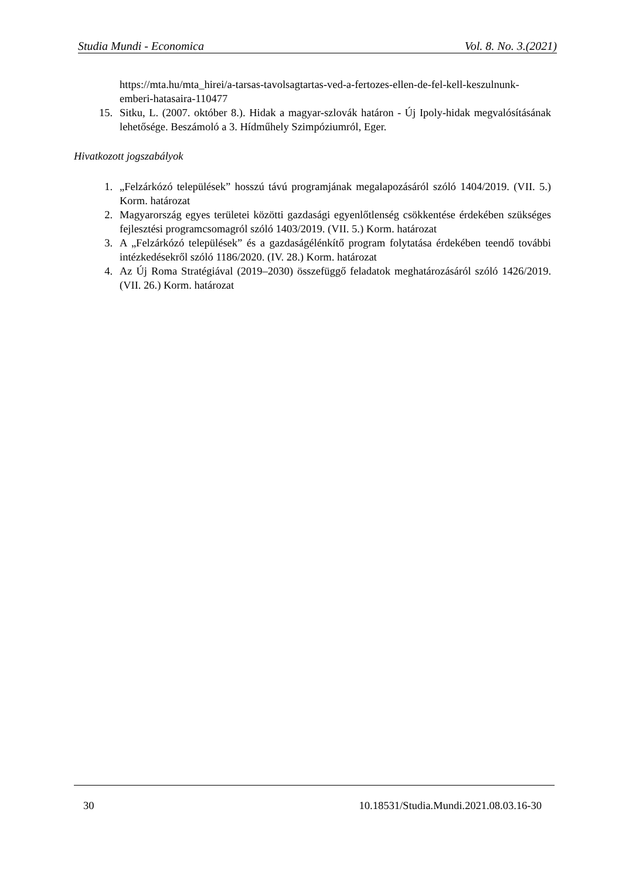Studia Mundi - Economica Vol. 8. No. 3.(2021)
https://mta.hu/mta_hirei/a-tarsas-tavolsagtartas-ved-a-fertozes-ellen-de-fel-kell-keszulnunk-emberi-hatasaira-110477
15. Sitku, L. (2007. október 8.). Hidak a magyar-szlovák határon - Új Ipoly-hidak megvalósításának lehetősége. Beszámoló a 3. Hídműhely Szimpóziumról, Eger.
Hivatkozott jogszabályok
1. „Felzárkózó települések” hosszú távú programjának megalapozásáról szóló 1404/2019. (VII. 5.) Korm. határozat
2. Magyarország egyes területei közötti gazdasági egyenlőtlenség csökkentése érdekében szükséges fejlesztési programcsomagról szóló 1403/2019. (VII. 5.) Korm. határozat
3. A „Felzárkózó települések” és a gazdaságélénkítő program folytatása érdekében teendő további intézkedésekről szóló 1186/2020. (IV. 28.) Korm. határozat
4. Az Új Roma Stratégiával (2019–2030) összefüggő feladatok meghatározásáról szóló 1426/2019. (VII. 26.) Korm. határozat
30 10.18531/Studia.Mundi.2021.08.03.16-30